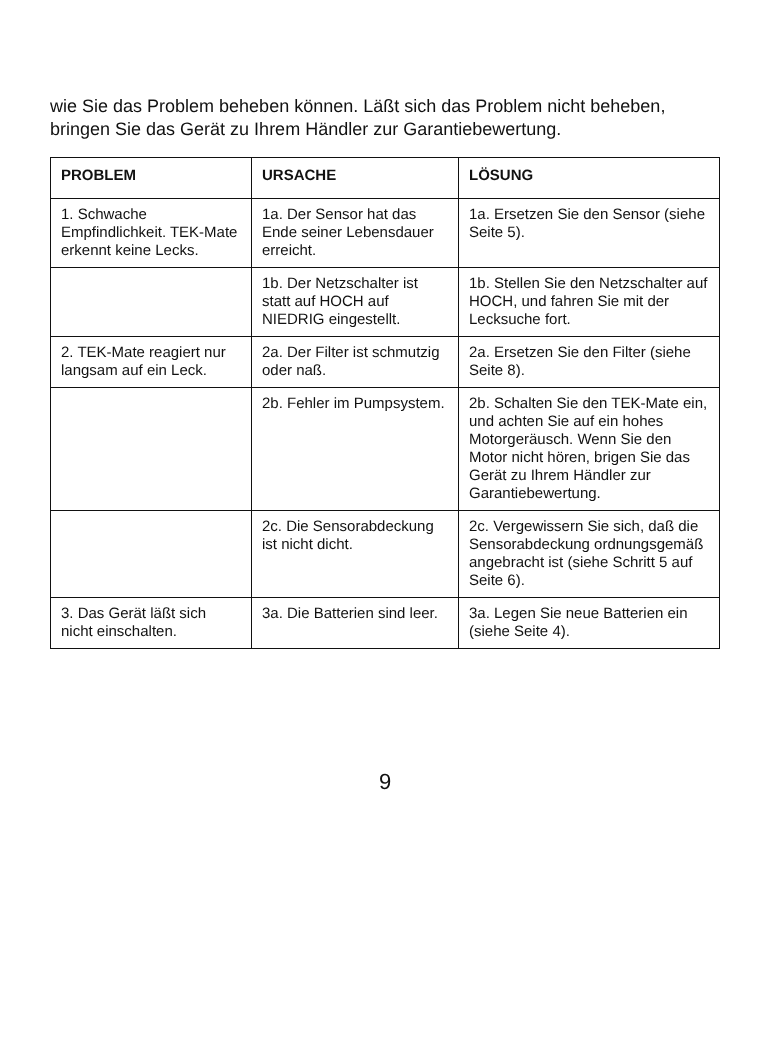wie Sie das Problem beheben können. Läßt sich das Problem nicht beheben, bringen Sie das Gerät zu Ihrem Händler zur Garantiebewertung.
| PROBLEM | URSACHE | LÖSUNG |
| --- | --- | --- |
| 1. Schwache Empfindlichkeit. TEK-Mate erkennt keine Lecks. | 1a. Der Sensor hat das Ende seiner Lebensdauer erreicht. | 1a. Ersetzen Sie den Sensor (siehe Seite 5). |
| | 1b. Der Netzschalter ist statt auf HOCH auf NIEDRIG eingestellt. | 1b. Stellen Sie den Netzschalter auf HOCH, und fahren Sie mit der Lecksuche fort. |
| 2. TEK-Mate reagiert nur langsam auf ein Leck. | 2a. Der Filter ist schmutzig oder naß. | 2a. Ersetzen Sie den Filter (siehe Seite 8). |
| | 2b. Fehler im Pumpsystem. | 2b. Schalten Sie den TEK-Mate ein, und achten Sie auf ein hohes Motorgeräusch. Wenn Sie den Motor nicht hören, brigen Sie das Gerät zu Ihrem Händler zur Garantiebewertung. |
| | 2c. Die Sensorabdeckung ist nicht dicht. | 2c. Vergewissern Sie sich, daß die Sensorabdeckung ordnungsgemäß angebracht ist (siehe Schritt 5 auf Seite 6). |
| 3. Das Gerät läßt sich nicht einschalten. | 3a. Die Batterien sind leer. | 3a. Legen Sie neue Batterien ein (siehe Seite 4). |
9